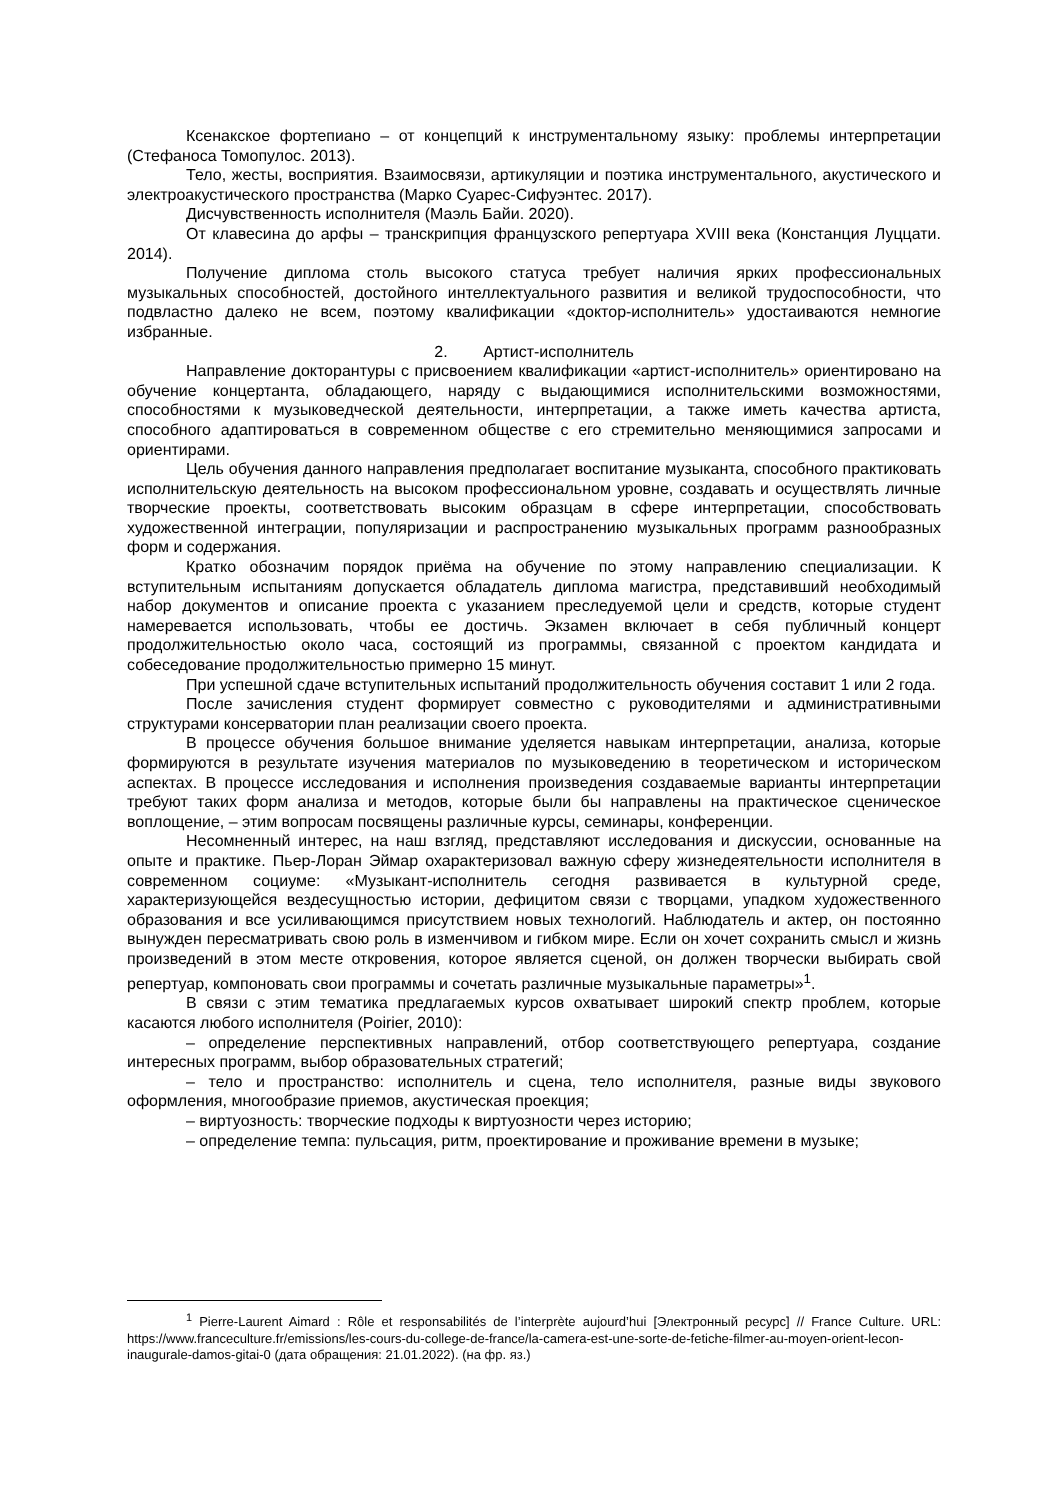Ксенакское фортепиано – от концепций к инструментальному языку: проблемы интерпретации (Стефаноса Томопулос. 2013).
Тело, жесты, восприятия. Взаимосвязи, артикуляции и поэтика инструментального, акустического и электроакустического пространства (Марко Суарес-Сифуэнтес. 2017).
Дисчувственность исполнителя (Маэль Байи. 2020).
От клавесина до арфы – транскрипция французского репертуара XVIII века (Констанция Луццати. 2014).
Получение диплома столь высокого статуса требует наличия ярких профессиональных музыкальных способностей, достойного интеллектуального развития и великой трудоспособности, что подвластно далеко не всем, поэтому квалификации «доктор-исполнитель» удостаиваются немногие избранные.
2. Артист-исполнитель
Направление докторантуры с присвоением квалификации «артист-исполнитель» ориентировано на обучение концертанта, обладающего, наряду с выдающимися исполнительскими возможностями, способностями к музыковедческой деятельности, интерпретации, а также иметь качества артиста, способного адаптироваться в современном обществе с его стремительно меняющимися запросами и ориентирами.
Цель обучения данного направления предполагает воспитание музыканта, способного практиковать исполнительскую деятельность на высоком профессиональном уровне, создавать и осуществлять личные творческие проекты, соответствовать высоким образцам в сфере интерпретации, способствовать художественной интеграции, популяризации и распространению музыкальных программ разнообразных форм и содержания.
Кратко обозначим порядок приёма на обучение по этому направлению специализации. К вступительным испытаниям допускается обладатель диплома магистра, представивший необходимый набор документов и описание проекта с указанием преследуемой цели и средств, которые студент намеревается использовать, чтобы ее достичь. Экзамен включает в себя публичный концерт продолжительностью около часа, состоящий из программы, связанной с проектом кандидата и собеседование продолжительностью примерно 15 минут.
При успешной сдаче вступительных испытаний продолжительность обучения составит 1 или 2 года.
После зачисления студент формирует совместно с руководителями и административными структурами консерватории план реализации своего проекта.
В процессе обучения большое внимание уделяется навыкам интерпретации, анализа, которые формируются в результате изучения материалов по музыковедению в теоретическом и историческом аспектах. В процессе исследования и исполнения произведения создаваемые варианты интерпретации требуют таких форм анализа и методов, которые были бы направлены на практическое сценическое воплощение, – этим вопросам посвящены различные курсы, семинары, конференции.
Несомненный интерес, на наш взгляд, представляют исследования и дискуссии, основанные на опыте и практике. Пьер-Лоран Эймар охарактеризовал важную сферу жизнедеятельности исполнителя в современном социуме: «Музыкант-исполнитель сегодня развивается в культурной среде, характеризующейся вездесущностью истории, дефицитом связи с творцами, упадком художественного образования и все усиливающимся присутствием новых технологий. Наблюдатель и актер, он постоянно вынужден пересматривать свою роль в изменчивом и гибком мире. Если он хочет сохранить смысл и жизнь произведений в этом месте откровения, которое является сценой, он должен творчески выбирать свой репертуар, компоновать свои программы и сочетать различные музыкальные параметры»<sup>1</sup>.
В связи с этим тематика предлагаемых курсов охватывает широкий спектр проблем, которые касаются любого исполнителя (Poirier, 2010):
– определение перспективных направлений, отбор соответствующего репертуара, создание интересных программ, выбор образовательных стратегий;
– тело и пространство: исполнитель и сцена, тело исполнителя, разные виды звукового оформления, многообразие приемов, акустическая проекция;
– виртуозность: творческие подходы к виртуозности через историю;
– определение темпа: пульсация, ритм, проектирование и проживание времени в музыке;
<sup>1</sup> Pierre-Laurent Aimard : Rôle et responsabilités de l’interprète aujourd’hui [Электронный ресурс] // France Culture. URL: https://www.franceculture.fr/emissions/les-cours-du-college-de-france/la-camera-est-une-sorte-de-fetiche-filmer-au-moyen-orient-lecon-inaugurale-damos-gitai-0 (дата обращения: 21.01.2022). (на фр. яз.)